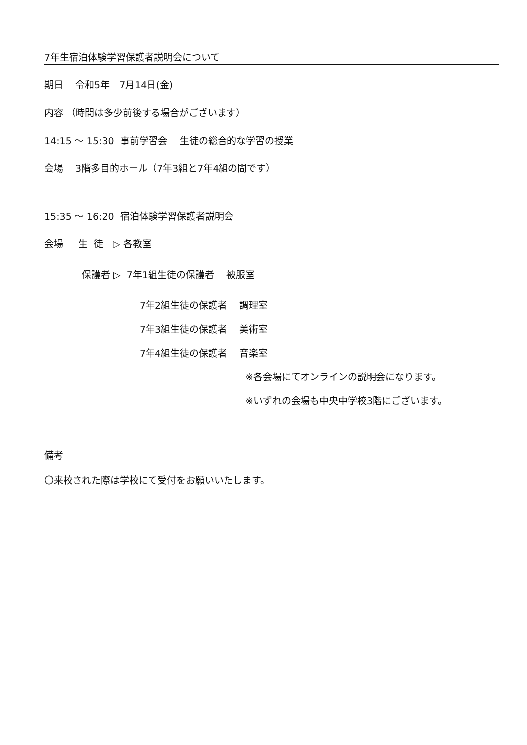7年生宿泊体験学習保護者説明会について
期日　 令和5年　7月14日(金)
内容 （時間は多少前後する場合がございます）
14:15 ～ 15:30 事前学習会　 生徒の総合的な学習の授業
会場　 3階多目的ホール（7年3組と7年4組の間です）
15:35 ～ 16:20 宿泊体験学習保護者説明会
会場　 生 徒　▷ 各教室
保護者 ▷ 7年1組生徒の保護者　 被服室
7年2組生徒の保護者　 調理室
7年3組生徒の保護者　 美術室
7年4組生徒の保護者　 音楽室
※各会場にてオンラインの説明会になります。
※いずれの会場も中央中学校3階にございます。
備考
〇来校された際は学校にて受付をお願いいたします。